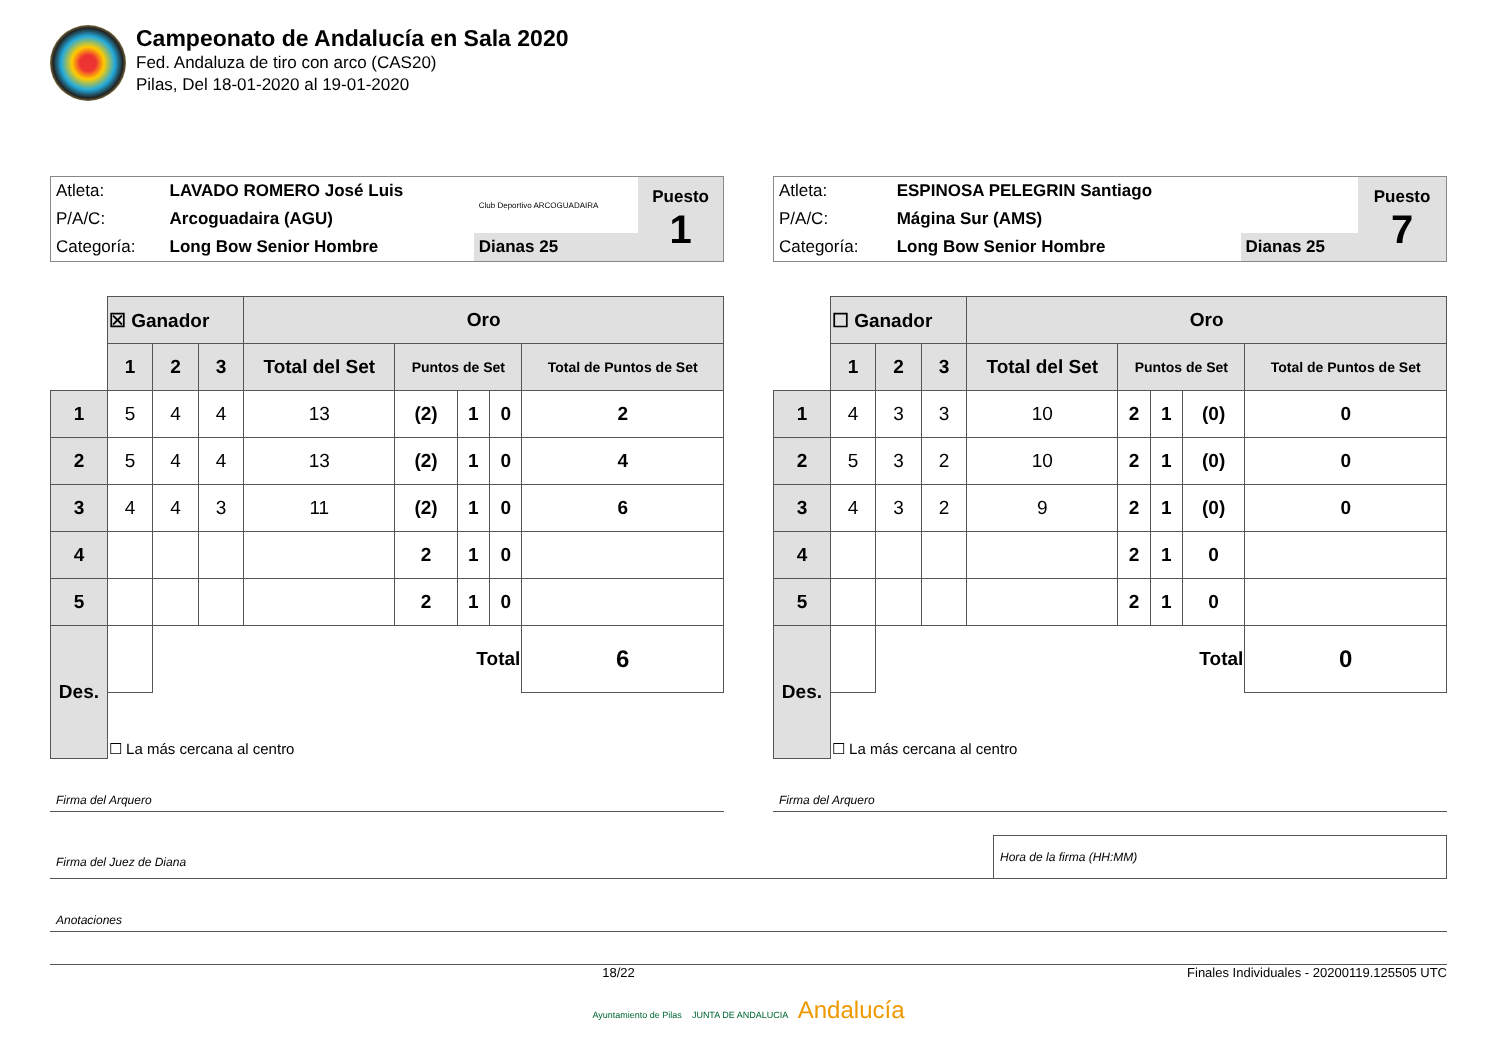Campeonato de Andalucía en Sala 2020
Fed. Andaluza de tiro con arco (CAS20)
Pilas, Del 18-01-2020 al 19-01-2020
| Atleta: | LAVADO ROMERO José Luis | Club Deportivo ARCOGUADAIRA | Puesto 1 |
| P/A/C: | Arcoguadaira (AGU) | | |
| Categoría: | Long Bow Senior Hombre | Dianas 25 | |
| | ☒ Ganador | | | Oro | | | | |
| | 1 | 2 | 3 | Total del Set | Puntos de Set | | | Total de Puntos de Set |
| 1 | 5 | 4 | 4 | 13 | (2) | 1 | 0 | 2 |
| 2 | 5 | 4 | 4 | 13 | (2) | 1 | 0 | 4 |
| 3 | 4 | 4 | 3 | 11 | (2) | 1 | 0 | 6 |
| 4 | | | | | 2 | 1 | 0 | |
| 5 | | | | | 2 | 1 | 0 | |
| Des. | | Total | | | | | | 6 |
| | ☐ La más cercana al centro | | | | | | | |
Firma del Arquero
| Atleta: | ESPINOSA PELEGRIN Santiago | | Puesto 7 |
| P/A/C: | Mágina Sur (AMS) | | |
| Categoría: | Long Bow Senior Hombre | Dianas 25 | |
| | ☐ Ganador | | | Oro | | | | |
| | 1 | 2 | 3 | Total del Set | Puntos de Set | | | Total de Puntos de Set |
| 1 | 4 | 3 | 3 | 10 | 2 | 1 | (0) | 0 |
| 2 | 5 | 3 | 2 | 10 | 2 | 1 | (0) | 0 |
| 3 | 4 | 3 | 2 | 9 | 2 | 1 | (0) | 0 |
| 4 | | | | | 2 | 1 | 0 | |
| 5 | | | | | 2 | 1 | 0 | |
| Des. | | Total | | | | | | 0 |
| | ☐ La más cercana al centro | | | | | | | |
Firma del Arquero
Firma del Juez de Diana
Hora de la firma (HH:MM)
Anotaciones
18/22 Finales Individuales - 20200119.125505 UTC
Ayuntamiento de Pilas JUNTA DE ANDALUCIA Andalucía